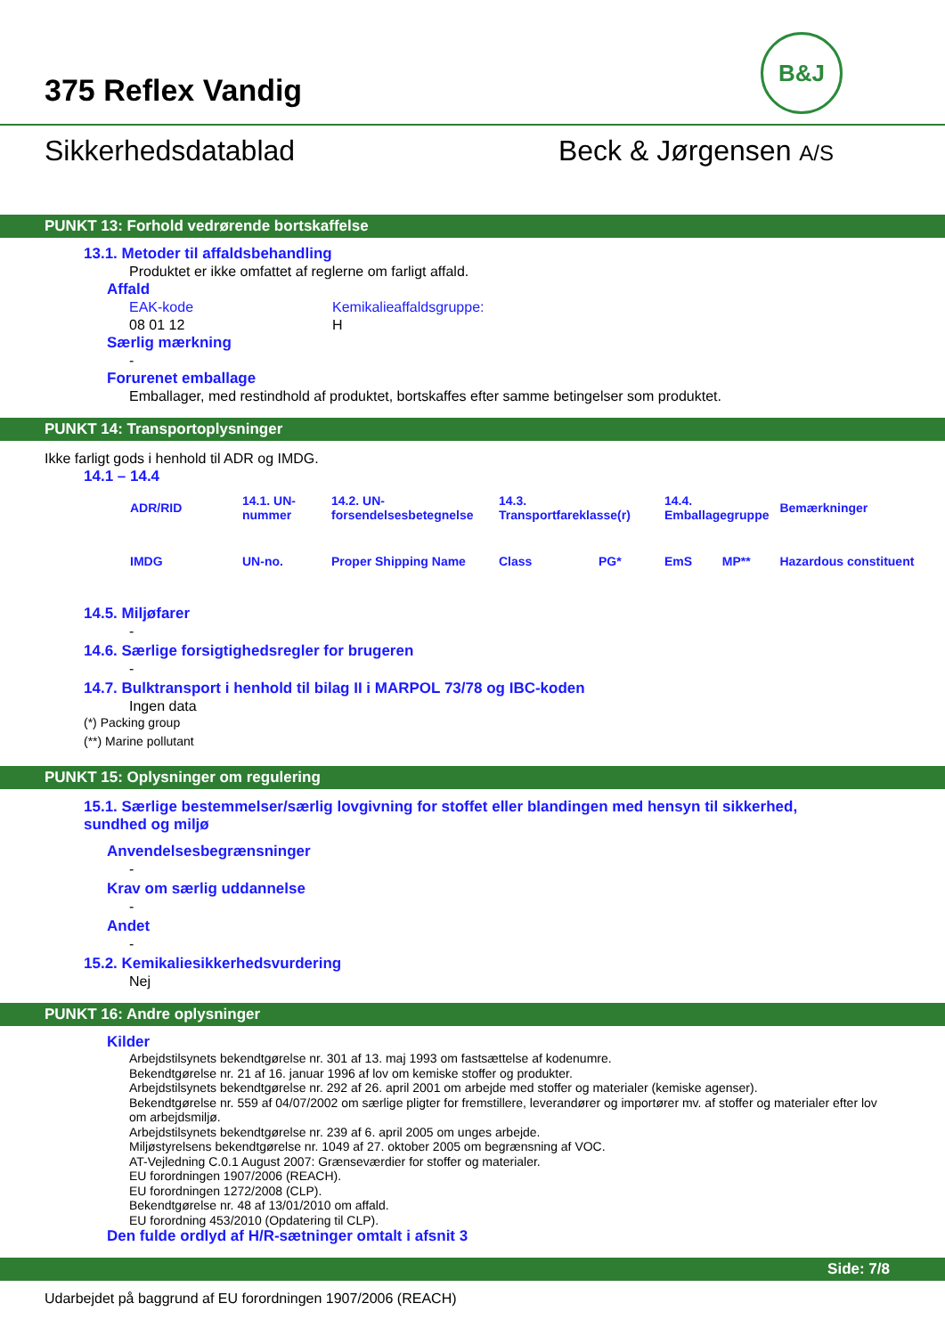B&J
375 Reflex Vandig
Sikkerhedsdatablad Beck & Jørgensen A/S
PUNKT 13: Forhold vedrørende bortskaffelse
13.1. Metoder til affaldsbehandling
Produktet er ikke omfattet af reglerne om farligt affald.
Affald
EAK-kode
08 01 12
Kemikalieaffaldsgruppe:
H
Særlig mærkning
-
Forurenet emballage
Emballager, med restindhold af produktet, bortskaffes efter samme betingelser som produktet.
PUNKT 14: Transportoplysninger
Ikke farligt gods i henhold til ADR og IMDG.
14.1 – 14.4
| ADR/RID | 14.1. UN-nummer | 14.2. UN-forsendelsesbetegnelse | 14.3. Transportfareklasse(r) | | 14.4. Emballagegruppe | | Bemærkninger |
| IMDG | UN-no. | Proper Shipping Name | Class | PG* | EmS | MP** | Hazardous constituent |
14.5. Miljøfarer
-
14.6. Særlige forsigtighedsregler for brugeren
-
14.7. Bulktransport i henhold til bilag II i MARPOL 73/78 og IBC-koden
Ingen data
(*) Packing group
(**) Marine pollutant
PUNKT 15: Oplysninger om regulering
15.1. Særlige bestemmelser/særlig lovgivning for stoffet eller blandingen med hensyn til sikkerhed, sundhed og miljø
Anvendelsesbegrænsninger
-
Krav om særlig uddannelse
-
Andet
-
15.2. Kemikaliesikkerhedsvurdering
Nej
PUNKT 16: Andre oplysninger
Kilder
Arbejdstilsynets bekendtgørelse nr. 301 af 13. maj 1993 om fastsættelse af kodenumre.
Bekendtgørelse nr. 21 af 16. januar 1996 af lov om kemiske stoffer og produkter.
Arbejdstilsynets bekendtgørelse nr. 292 af 26. april 2001 om arbejde med stoffer og materialer (kemiske agenser).
Bekendtgørelse nr. 559 af 04/07/2002 om særlige pligter for fremstillere, leverandører og importører mv. af stoffer og materialer efter lov om arbejdsmiljø.
Arbejdstilsynets bekendtgørelse nr. 239 af 6. april 2005 om unges arbejde.
Miljøstyrelsens bekendtgørelse nr. 1049 af 27. oktober 2005 om begrænsning af VOC.
AT-Vejledning C.0.1 August 2007: Grænseværdier for stoffer og materialer.
EU forordningen 1907/2006 (REACH).
EU forordningen 1272/2008 (CLP).
Bekendtgørelse nr. 48 af 13/01/2010 om affald.
EU forordning 453/2010 (Opdatering til CLP).
Den fulde ordlyd af H/R-sætninger omtalt i afsnit 3
Side: 7/8
Udarbejdet på baggrund af EU forordningen 1907/2006 (REACH)